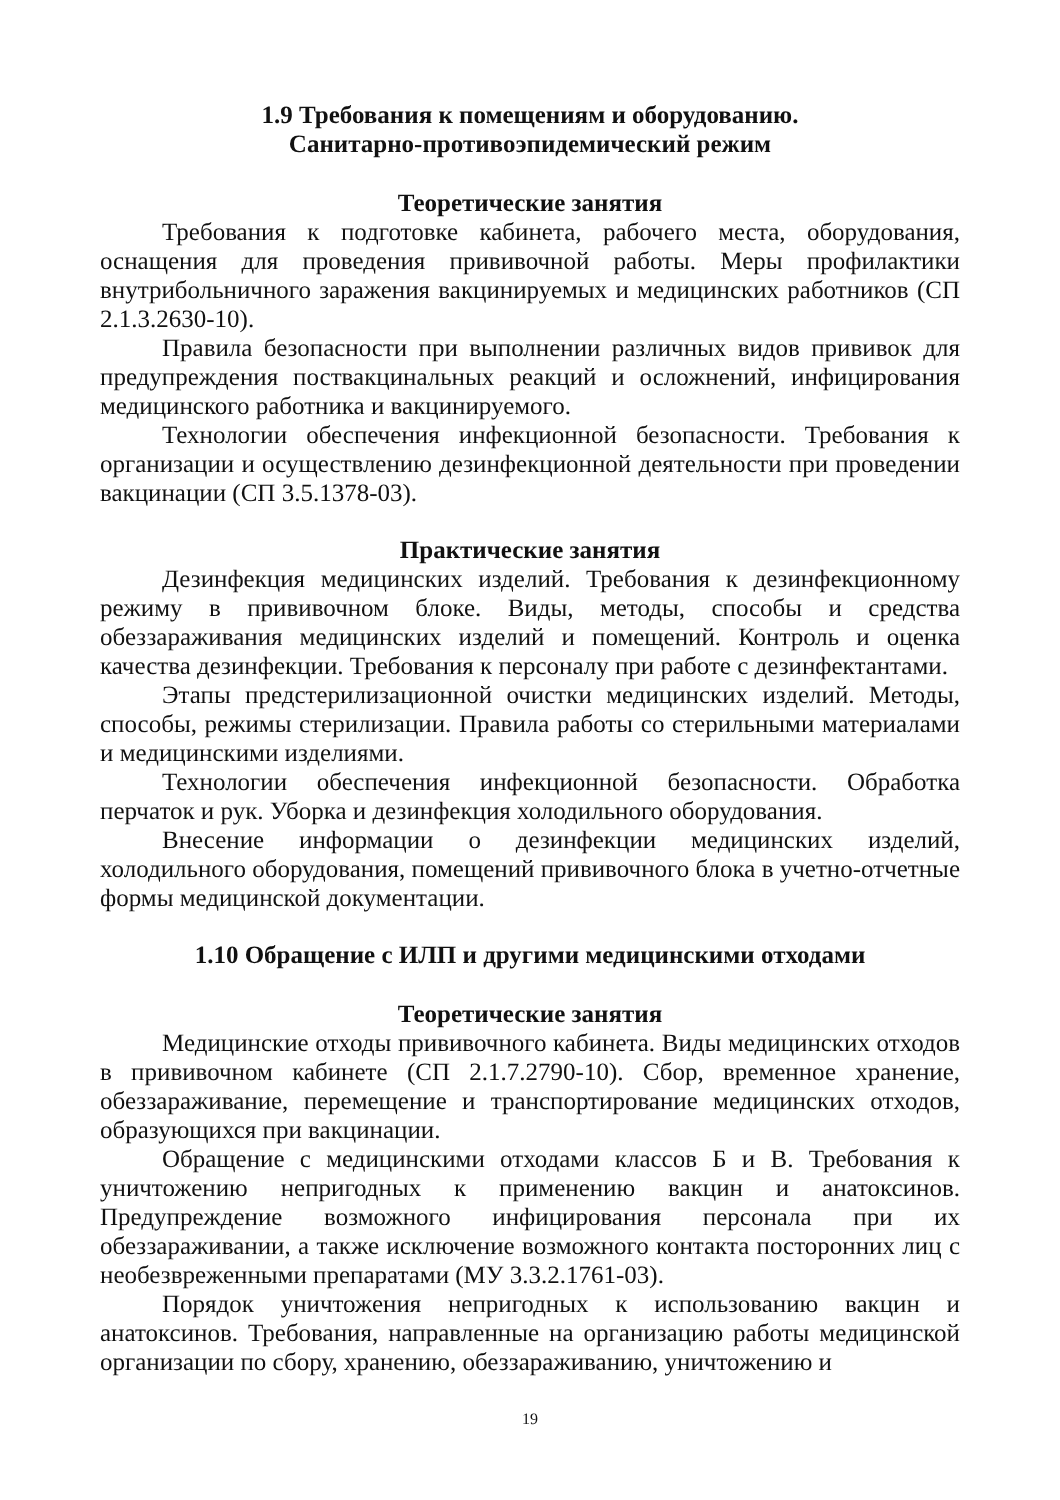1.9 Требования к помещениям и оборудованию.
Санитарно-противоэпидемический режим
Теоретические занятия
Требования к подготовке кабинета, рабочего места, оборудования, оснащения для проведения прививочной работы. Меры профилактики внутрибольничного заражения вакцинируемых и медицинских работников (СП 2.1.3.2630-10).
Правила безопасности при выполнении различных видов прививок для предупреждения поствакцинальных реакций и осложнений, инфицирования медицинского работника и вакцинируемого.
Технологии обеспечения инфекционной безопасности. Требования к организации и осуществлению дезинфекционной деятельности при проведении вакцинации (СП 3.5.1378-03).
Практические занятия
Дезинфекция медицинских изделий. Требования к дезинфекционному режиму в прививочном блоке. Виды, методы, способы и средства обеззараживания медицинских изделий и помещений. Контроль и оценка качества дезинфекции. Требования к персоналу при работе с дезинфектантами.
Этапы предстерилизационной очистки медицинских изделий. Методы, способы, режимы стерилизации. Правила работы со стерильными материалами и медицинскими изделиями.
Технологии обеспечения инфекционной безопасности. Обработка перчаток и рук. Уборка и дезинфекция холодильного оборудования.
Внесение информации о дезинфекции медицинских изделий, холодильного оборудования, помещений прививочного блока в учетно-отчетные формы медицинской документации.
1.10 Обращение с ИЛП и другими медицинскими отходами
Теоретические занятия
Медицинские отходы прививочного кабинета. Виды медицинских отходов в прививочном кабинете (СП 2.1.7.2790-10). Сбор, временное хранение, обеззараживание, перемещение и транспортирование медицинских отходов, образующихся при вакцинации.
Обращение с медицинскими отходами классов Б и В. Требования к уничтожению непригодных к применению вакцин и анатоксинов. Предупреждение возможного инфицирования персонала при их обеззараживании, а также исключение возможного контакта посторонних лиц с необезвреженными препаратами (МУ 3.3.2.1761-03).
Порядок уничтожения непригодных к использованию вакцин и анатоксинов. Требования, направленные на организацию работы медицинской организации по сбору, хранению, обеззараживанию, уничтожению и
19